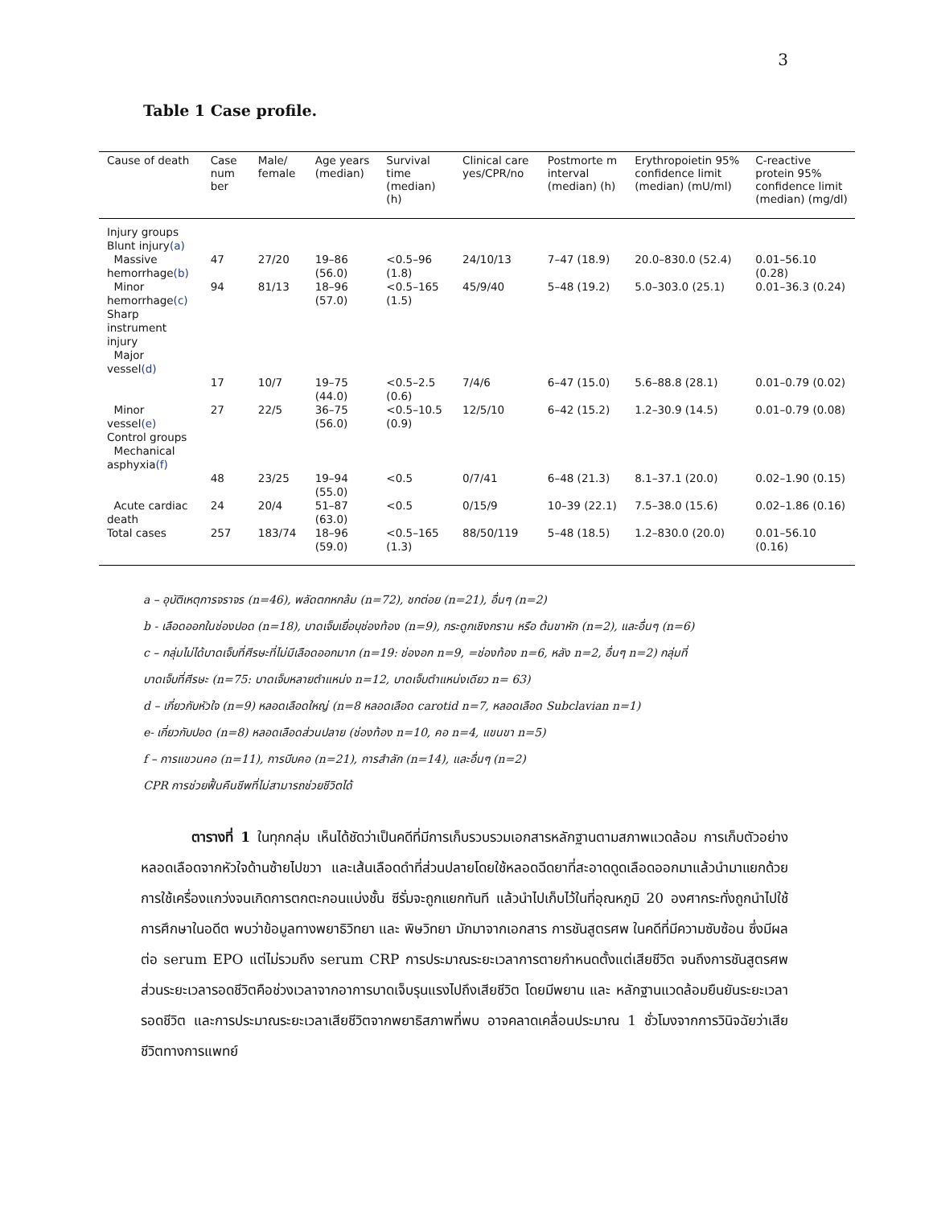3
Table 1 Case profile.
| Cause of death | Case num ber | Male/ female | Age years (median) | Survival time (median) (h) | Clinical care yes/CPR/no | Postmorte m interval (median) (h) | Erythropoietin 95% confidence limit (median) (mU/ml) | C-reactive protein 95% confidence limit (median) (mg/dl) |
| --- | --- | --- | --- | --- | --- | --- | --- | --- |
| Injury groups Blunt injury (a) | | | | | | | | |
| Massive hemorrhage (b) | 47 | 27/20 | 19–86 (56.0) | <0.5–96 (1.8) | 24/10/13 | 7–47 (18.9) | 20.0–830.0 (52.4) | 0.01–56.10 (0.28) |
| Minor hemorrhage (c) | 94 | 81/13 | 18–96 (57.0) | <0.5–165 (1.5) | 45/9/40 | 5–48 (19.2) | 5.0–303.0 (25.1) | 0.01–36.3 (0.24) |
| Sharp instrument injury Major vessel (d) | | | | | | | | |
| | 17 | 10/7 | 19–75 (44.0) | <0.5–2.5 (0.6) | 7/4/6 | 6–47 (15.0) | 5.6–88.8 (28.1) | 0.01–0.79 (0.02) |
| Minor vessel (e) | 27 | 22/5 | 36–75 (56.0) | <0.5–10.5 (0.9) | 12/5/10 | 6–42 (15.2) | 1.2–30.9 (14.5) | 0.01–0.79 (0.08) |
| Control groups Mechanical asphyxia (f) | | | | | | | | |
| | 48 | 23/25 | 19–94 (55.0) | <0.5 | 0/7/41 | 6–48 (21.3) | 8.1–37.1 (20.0) | 0.02–1.90 (0.15) |
| Acute cardiac death | 24 | 20/4 | 51–87 (63.0) | <0.5 | 0/15/9 | 10–39 (22.1) | 7.5–38.0 (15.6) | 0.02–1.86 (0.16) |
| Total cases | 257 | 183/74 | 18–96 (59.0) | <0.5–165 (1.3) | 88/50/119 | 5–48 (18.5) | 1.2–830.0 (20.0) | 0.01–56.10 (0.16) |
a – อุบัติเหตุการจราจร (n=46), พลัดตกหกล้ม (n=72), ชกต่อย (n=21), อื่นๆ (n=2)
b - เลือดออกในช่องปอด (n=18), บาดเจ็บเยื่อบุช่องท้อง (n=9), กระดูกเชิงกราน หรือ ต้นขาหัก (n=2), และอื่นๆ (n=6)
c – กลุ่มไม่ได้บาดเจ็บที่ศีรษะที่ไม่มีเลือดออกมาก (n=19: ช่องอก n=9, =ช่องท้อง n=6, หลัง n=2, อื่นๆ n=2) กลุ่มที่
บาดเจ็บที่ศีรษะ (n=75: บาดเจ็บหลายตำแหน่ง n=12, บาดเจ็บตำแหน่งเดียว n= 63)
d – เกี่ยวกับหัวใจ (n=9) หลอดเลือดใหญ่ (n=8 หลอดเลือด carotid n=7, หลอดเลือด Subclavian n=1)
e- เกี่ยวกับปอด (n=8) หลอดเลือดส่วนปลาย (ช่องท้อง n=10, คอ n=4, แขนขา n=5)
f – การแขวนคอ (n=11), การบีบคอ (n=21), การสำลัก (n=14), และอื่นๆ (n=2)
CPR การช่วยฟื้นคืนชีพที่ไม่สามารถช่วยชีวิตได้
ตารางที่ 1 ในทุกกลุ่ม เห็นได้ชัดว่าเป็นคดีที่มีการเก็บรวบรวมเอกสารหลักฐานตามสภาพแวดล้อม การเก็บตัวอย่างหลอดเลือดจากหัวใจด้านซ้ายไปขวา และเส้นเลือดดำที่ส่วนปลายโดยใช้หลอดฉีดยาที่สะอาดดูดเลือดออกมาแล้วนำมาแยกด้วยการใช้เครื่องแกว่งจนเกิดการตกตะกอนแบ่งชั้น ซีรั่มจะถูกแยกทันที แล้วนำไปเก็บไว้ในที่อุณหภูมิ 20 องศากระทั่งถูกนำไปใช้ การศึกษาในอดีต พบว่าข้อมูลทางพยาธิวิทยา และ พิษวิทยา มักมาจากเอกสาร การชันสูตรศพ ในคดีที่มีความซับซ้อน ซึ่งมีผลต่อ serum EPO แต่ไม่รวมถึง serum CRP การประมาณระยะเวลาการตายกำหนดตั้งแต่เสียชีวิต จนถึงการชันสูตรศพ ส่วนระยะเวลารอดชีวิตคือช่วงเวลาจากอาการบาดเจ็บรุนแรงไปถึงเสียชีวิต โดยมีพยาน และ หลักฐานแวดล้อมยืนยันระยะเวลารอดชีวิต และการประมาณระยะเวลาเสียชีวิตจากพยาธิสภาพที่พบ อาจคลาดเคลื่อนประมาณ 1 ชั่วโมงจากการวินิจฉัยว่าเสียชีวิตทางการแพทย์